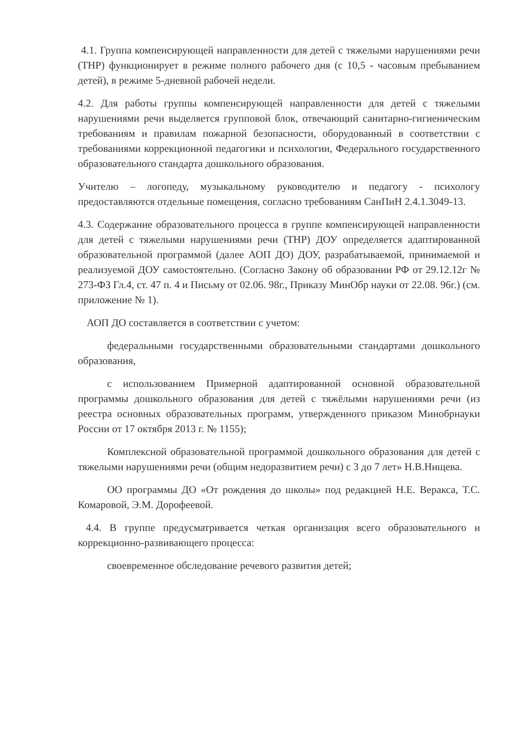4.1. Группа компенсирующей направленности для детей с тяжелыми нарушениями речи (ТНР) функционирует в режиме полного рабочего дня (с 10,5 - часовым пребыванием детей), в режиме 5-дневной рабочей недели.
4.2. Для работы группы компенсирующей направленности для детей с тяжелыми нарушениями речи выделяется групповой блок, отвечающий санитарно-гигиеническим требованиям и правилам пожарной безопасности, оборудованный в соответствии с требованиями коррекционной педагогики и психологии, Федерального государственного образовательного стандарта дошкольного образования.
Учителю – логопеду, музыкальному руководителю и педагогу - психологу предоставляются отдельные помещения, согласно требованиям СанПиН 2.4.1.3049-13.
4.3. Содержание образовательного процесса в группе компенсирующей направленности для детей с тяжелыми нарушениями речи (ТНР) ДОУ определяется адаптированной образовательной программой (далее АОП ДО) ДОУ, разрабатываемой, принимаемой и реализуемой ДОУ самостоятельно. (Согласно Закону об образовании РФ от 29.12.12г № 273-ФЗ Гл.4, ст. 47 п. 4 и Письму от 02.06. 98г., Приказу МинОбр науки от 22.08. 96г.) (см. приложение № 1).
АОП ДО составляется в соответствии с учетом:
федеральными государственными образовательными стандартами дошкольного образования,
с использованием Примерной адаптированной основной образовательной программы дошкольного образования для детей с тяжёлыми нарушениями речи (из реестра основных образовательных программ, утвержденного приказом Минобрнауки России от 17 октября 2013 г. № 1155);
Комплексной образовательной программой дошкольного образования для детей с тяжелыми нарушениями речи (общим недоразвитием речи) с 3 до 7 лет» Н.В.Нищева.
ОО программы ДО «От рождения до школы» под редакцией Н.Е. Веракса, Т.С. Комаровой, Э.М. Дорофеевой.
4.4. В группе предусматривается четкая организация всего образовательного и коррекционно-развивающего процесса:
своевременное обследование речевого развития детей;